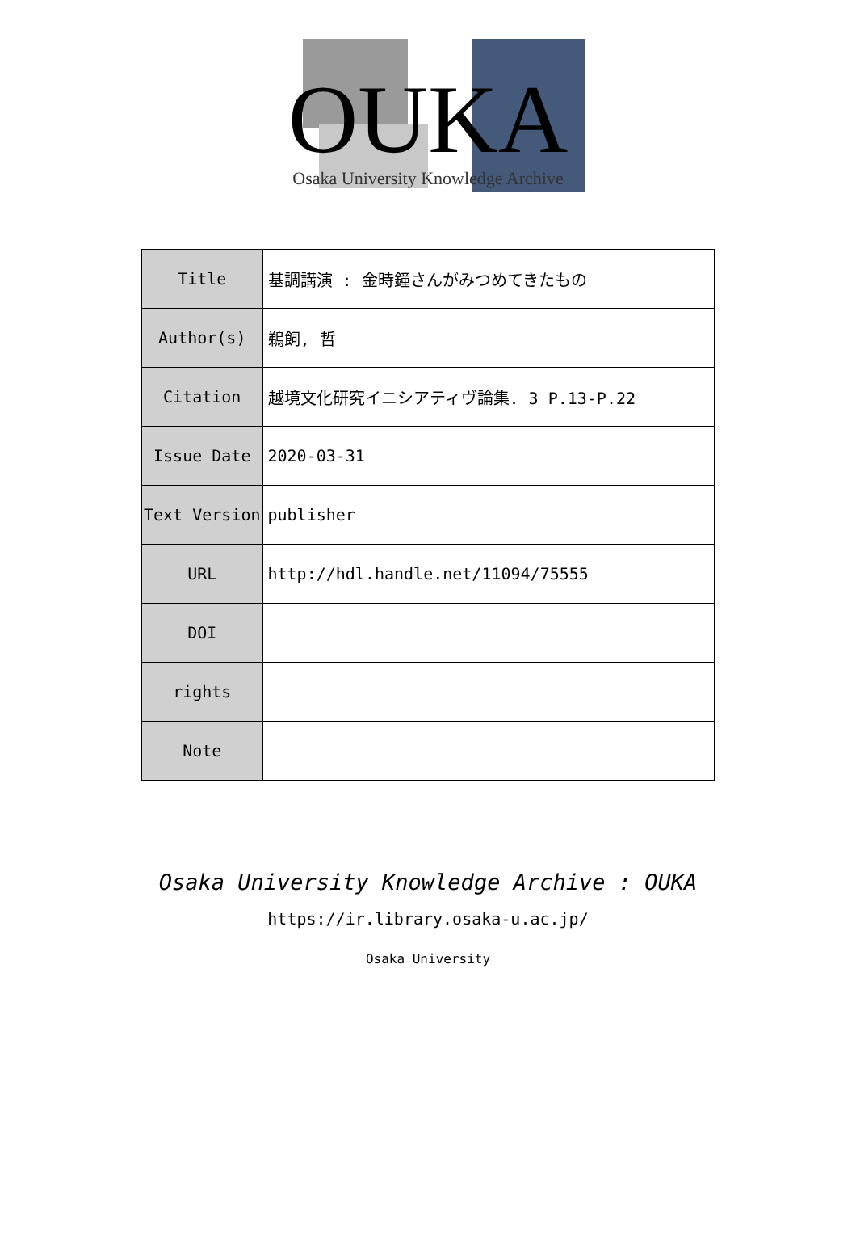OUKA
Osaka University Knowledge Archive
| Title | 基調講演 : 金時鐘さんがみつめてきたもの |
| Author(s) | 鵜飼, 哲 |
| Citation | 越境文化研究イニシアティヴ論集. 3 P.13-P.22 |
| Issue Date | 2020-03-31 |
| Text Version | publisher |
| URL | http://hdl.handle.net/11094/75555 |
| DOI | |
| rights | |
| Note | |
Osaka University Knowledge Archive : OUKA
https://ir.library.osaka-u.ac.jp/
Osaka University